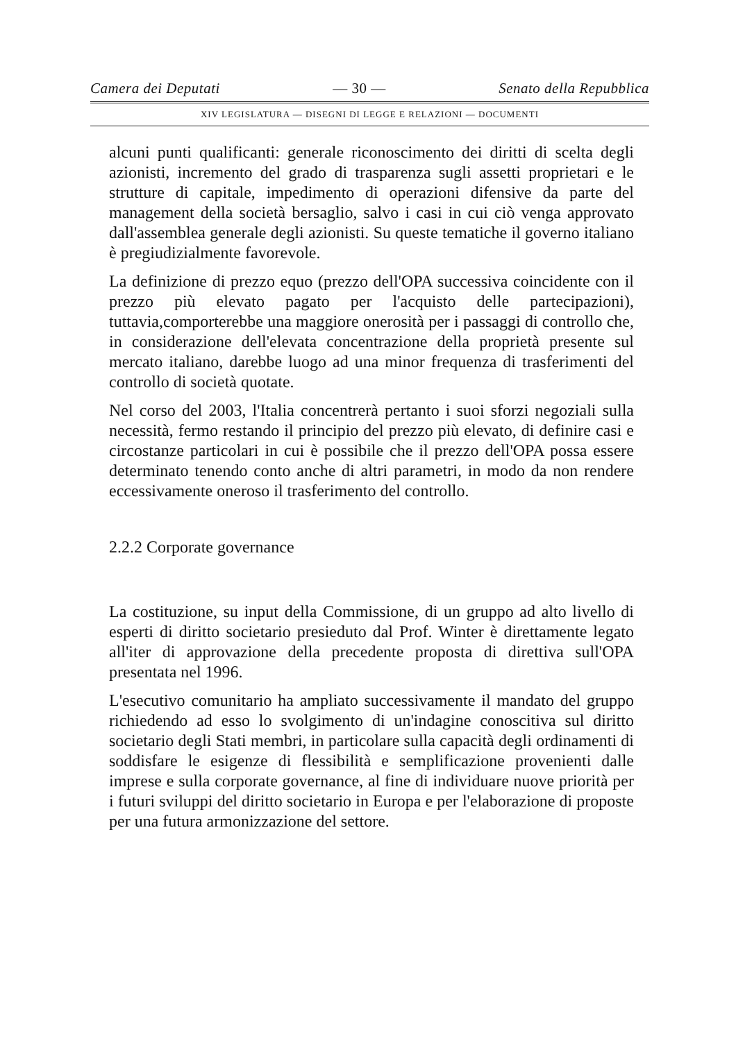Camera dei Deputati — 30 — Senato della Repubblica
XIV LEGISLATURA — DISEGNI DI LEGGE E RELAZIONI — DOCUMENTI
alcuni punti qualificanti: generale riconoscimento dei diritti di scelta degli azionisti, incremento del grado di trasparenza sugli assetti proprietari e le strutture di capitale, impedimento di operazioni difensive da parte del management della società bersaglio, salvo i casi in cui ciò venga approvato dall'assemblea generale degli azionisti. Su queste tematiche il governo italiano è pregiudizialmente favorevole.
La definizione di prezzo equo (prezzo dell'OPA successiva coincidente con il prezzo più elevato pagato per l'acquisto delle partecipazioni), tuttavia,comporterebbe una maggiore onerosità per i passaggi di controllo che, in considerazione dell'elevata concentrazione della proprietà presente sul mercato italiano, darebbe luogo ad una minor frequenza di trasferimenti del controllo di società quotate.
Nel corso del 2003, l'Italia concentrerà pertanto i suoi sforzi negoziali sulla necessità, fermo restando il principio del prezzo più elevato, di definire casi e circostanze particolari in cui è possibile che il prezzo dell'OPA possa essere determinato tenendo conto anche di altri parametri, in modo da non rendere eccessivamente oneroso il trasferimento del controllo.
2.2.2 Corporate governance
La costituzione, su input della Commissione, di un gruppo ad alto livello di esperti di diritto societario presieduto dal Prof. Winter è direttamente legato all'iter di approvazione della precedente proposta di direttiva sull'OPA presentata nel 1996.
L'esecutivo comunitario ha ampliato successivamente il mandato del gruppo richiedendo ad esso lo svolgimento di un'indagine conoscitiva sul diritto societario degli Stati membri, in particolare sulla capacità degli ordinamenti di soddisfare le esigenze di flessibilità e semplificazione provenienti dalle imprese e sulla corporate governance, al fine di individuare nuove priorità per i futuri sviluppi del diritto societario in Europa e per l'elaborazione di proposte per una futura armonizzazione del settore.